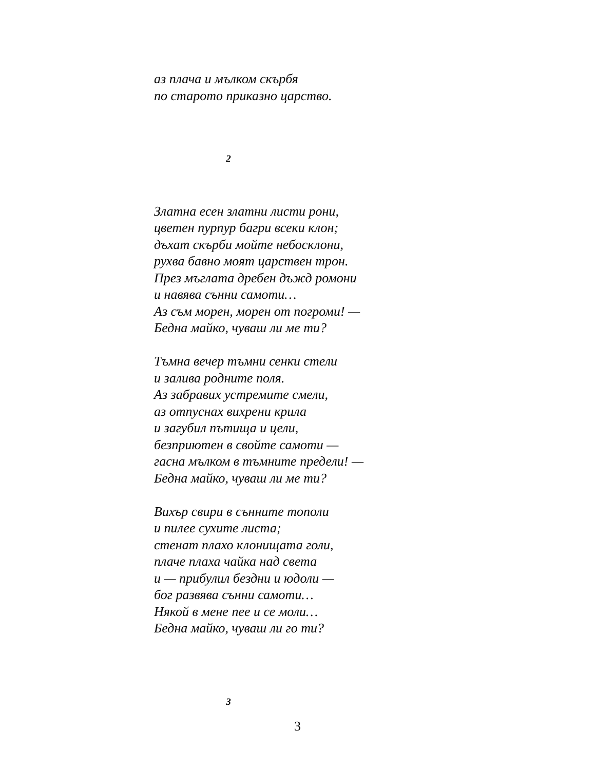аз плача и мълком скърбя
по старото приказно царство.
2
Златна есен златни листи рони,
цветен пурпур багри всеки клон;
дъхат скърби мойте небосклони,
рухва бавно моят царствен трон.
През мъглата дребен дъжд ромони
и навява сънни самоти…
Аз съм морен, морен от погроми! —
Бедна майко, чуваш ли ме ти?
Тъмна вечер тъмни сенки стели
и залива родните поля.
Аз забравих устремите смели,
аз отпуснах вихрени крила
и загубил пътища и цели,
безприютен в свойте самоти —
гасна мълком в тъмните предели! —
Бедна майко, чуваш ли ме ти?
Вихър свири в сънните тополи
и пилее сухите листа;
стенат плахо клонищата голи,
плаче плаха чайка над света
и — прибулил бездни и юдоли —
бог развява сънни самоти…
Някой в мене пее и се моли…
Бедна майко, чуваш ли го ти?
3
3